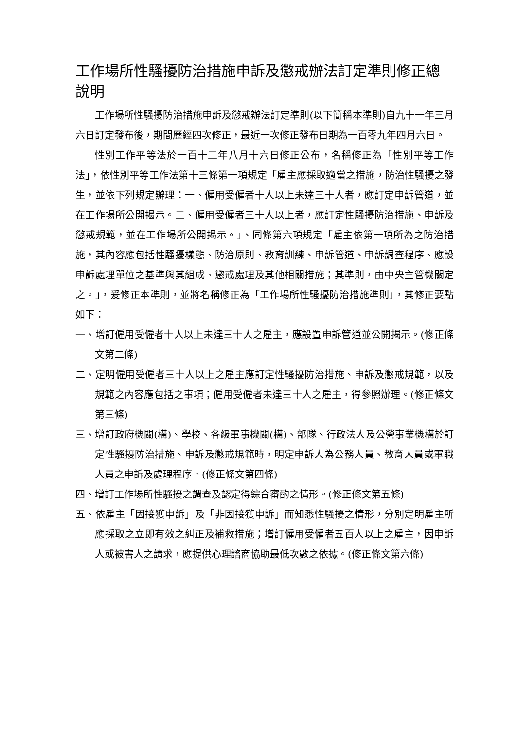工作場所性騷擾防治措施申訴及懲戒辦法訂定準則修正總說明
工作場所性騷擾防治措施申訴及懲戒辦法訂定準則(以下簡稱本準則)自九十一年三月六日訂定發布後，期間歷經四次修正，最近一次修正發布日期為一百零九年四月六日。
性別工作平等法於一百十二年八月十六日修正公布，名稱修正為「性別平等工作法」，依性別平等工作法第十三條第一項規定「雇主應採取適當之措施，防治性騷擾之發生，並依下列規定辦理：一、僱用受僱者十人以上未達三十人者，應訂定申訴管道，並在工作場所公開揭示。二、僱用受僱者三十人以上者，應訂定性騷擾防治措施、申訴及懲戒規範，並在工作場所公開揭示。」、同條第六項規定「雇主依第一項所為之防治措施，其內容應包括性騷擾樣態、防治原則、教育訓練、申訴管道、申訴調查程序、應設申訴處理單位之基準與其組成、懲戒處理及其他相關措施；其準則，由中央主管機關定之。」，爰修正本準則，並將名稱修正為「工作場所性騷擾防治措施準則」，其修正要點如下：
一、增訂僱用受僱者十人以上未達三十人之雇主，應設置申訴管道並公開揭示。(修正條文第二條)
二、定明僱用受僱者三十人以上之雇主應訂定性騷擾防治措施、申訴及懲戒規範，以及規範之內容應包括之事項；僱用受僱者未達三十人之雇主，得參照辦理。(修正條文第三條)
三、增訂政府機關(構)、學校、各級軍事機關(構)、部隊、行政法人及公營事業機構於訂定性騷擾防治措施、申訴及懲戒規範時，明定申訴人為公務人員、教育人員或軍職人員之申訴及處理程序。(修正條文第四條)
四、增訂工作場所性騷擾之調查及認定得綜合審酌之情形。(修正條文第五條)
五、依雇主「因接獲申訴」及「非因接獲申訴」而知悉性騷擾之情形，分別定明雇主所應採取之立即有效之糾正及補救措施；增訂僱用受僱者五百人以上之雇主，因申訴人或被害人之請求，應提供心理諮商協助最低次數之依據。(修正條文第六條)